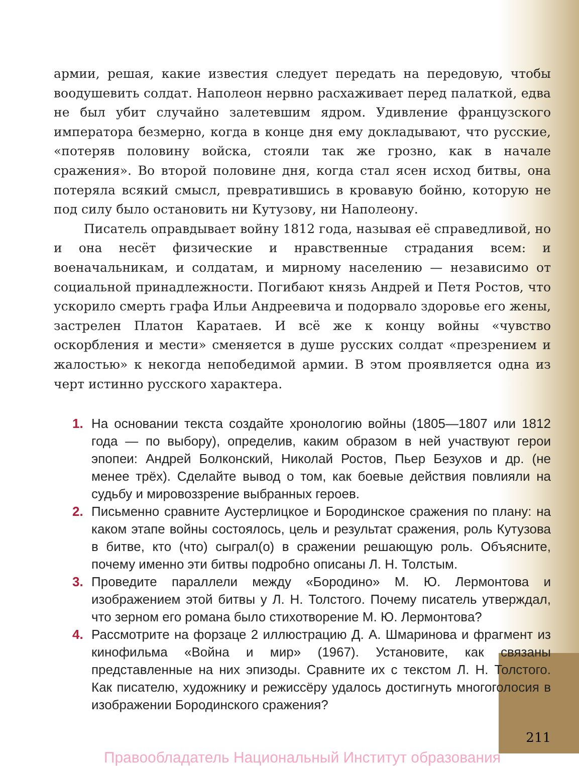армии, решая, какие известия следует передать на передовую, чтобы воодушевить солдат. Наполеон нервно расхаживает перед палаткой, едва не был убит случайно залетевшим ядром. Удивление французского императора безмерно, когда в конце дня ему докладывают, что русские, «потеряв половину войска, стояли так же грозно, как в начале сражения». Во второй половине дня, когда стал ясен исход битвы, она потеряла всякий смысл, превратившись в кровавую бойню, которую не под силу было остановить ни Кутузову, ни Наполеону.
Писатель оправдывает войну 1812 года, называя её справедливой, но и она несёт физические и нравственные страдания всем: и военачальникам, и солдатам, и мирному населению — независимо от социальной принадлежности. Погибают князь Андрей и Петя Ростов, что ускорило смерть графа Ильи Андреевича и подорвало здоровье его жены, застрелен Платон Каратаев. И всё же к концу войны «чувство оскорбления и мести» сменяется в душе русских солдат «презрением и жалостью» к некогда непобедимой армии. В этом проявляется одна из черт истинно русского характера.
1. На основании текста создайте хронологию войны (1805—1807 или 1812 года — по выбору), определив, каким образом в ней участвуют герои эпопеи: Андрей Болконский, Николай Ростов, Пьер Безухов и др. (не менее трёх). Сделайте вывод о том, как боевые действия повлияли на судьбу и мировоззрение выбранных героев.
2. Письменно сравните Аустерлицкое и Бородинское сражения по плану: на каком этапе войны состоялось, цель и результат сражения, роль Кутузова в битве, кто (что) сыграл(о) в сражении решающую роль. Объясните, почему именно эти битвы подробно описаны Л. Н. Толстым.
3. Проведите параллели между «Бородино» М. Ю. Лермонтова и изображением этой битвы у Л. Н. Толстого. Почему писатель утверждал, что зерном его романа было стихотворение М. Ю. Лермонтова?
4. Рассмотрите на форзаце 2 иллюстрацию Д. А. Шмаринова и фрагмент из кинофильма «Война и мир» (1967). Установите, как связаны представленные на них эпизоды. Сравните их с текстом Л. Н. Толстого. Как писателю, художнику и режиссёру удалось достигнуть многоголосия в изображении Бородинского сражения?
211
Правообладатель Национальный Институт образования